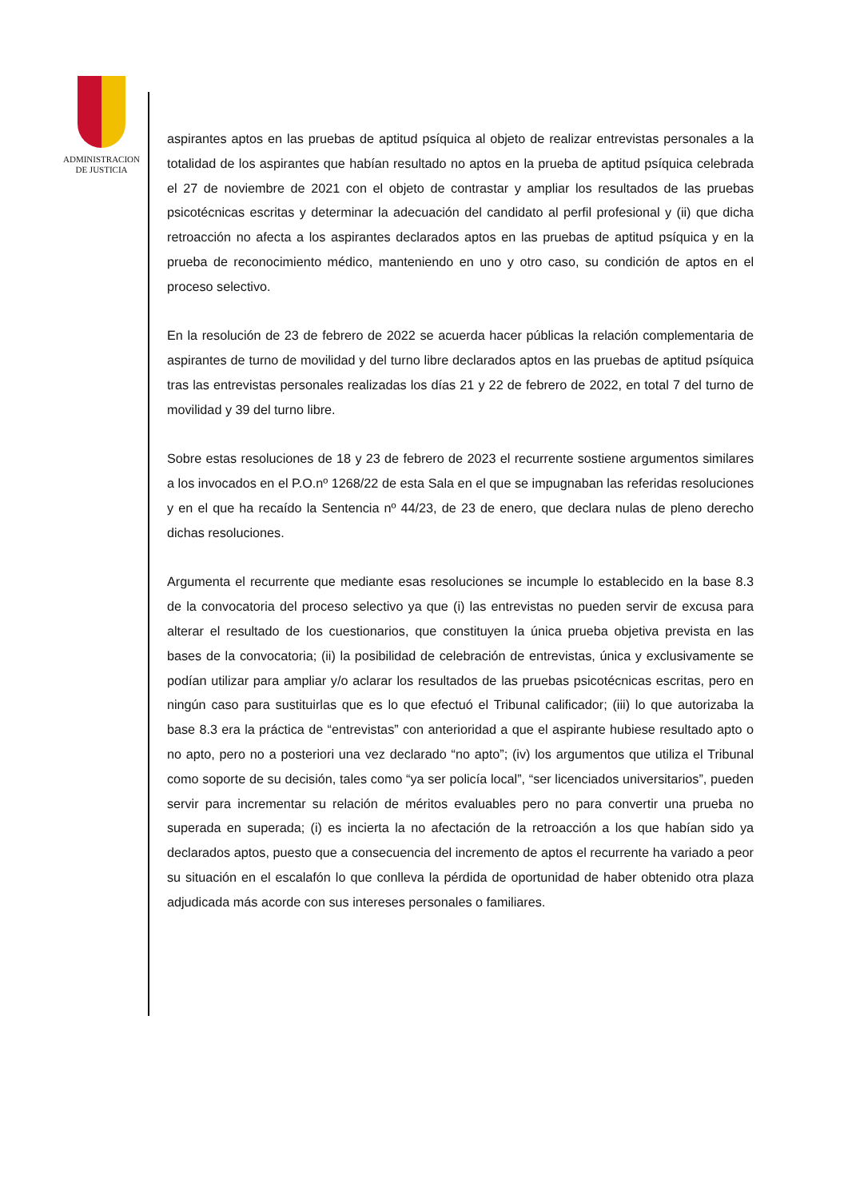ADMINISTRACION
DE JUSTICIA
aspirantes aptos en las pruebas de aptitud psíquica al objeto de realizar entrevistas personales a la totalidad de los aspirantes que habían resultado no aptos en la prueba de aptitud psíquica celebrada el 27 de noviembre de 2021 con el objeto de contrastar y ampliar los resultados de las pruebas psicotécnicas escritas y determinar la adecuación del candidato al perfil profesional y (ii) que dicha retroacción no afecta a los aspirantes declarados aptos en las pruebas de aptitud psíquica y en la prueba de reconocimiento médico, manteniendo en uno y otro caso, su condición de aptos en el proceso selectivo.
En la resolución de 23 de febrero de 2022 se acuerda hacer públicas la relación complementaria de aspirantes de turno de movilidad y del turno libre declarados aptos en las pruebas de aptitud psíquica tras las entrevistas personales realizadas los días 21 y 22 de febrero de 2022, en total 7 del turno de movilidad y 39 del turno libre.
Sobre estas resoluciones de 18 y 23 de febrero de 2023 el recurrente sostiene argumentos similares a los invocados en el P.O.nº 1268/22 de esta Sala en el que se impugnaban las referidas resoluciones y en el que ha recaído la Sentencia nº 44/23, de 23 de enero, que declara nulas de pleno derecho dichas resoluciones.
Argumenta el recurrente que mediante esas resoluciones se incumple lo establecido en la base 8.3 de la convocatoria del proceso selectivo ya que (i) las entrevistas no pueden servir de excusa para alterar el resultado de los cuestionarios, que constituyen la única prueba objetiva prevista en las bases de la convocatoria; (ii) la posibilidad de celebración de entrevistas, única y exclusivamente se podían utilizar para ampliar y/o aclarar los resultados de las pruebas psicotécnicas escritas, pero en ningún caso para sustituirlas que es lo que efectuó el Tribunal calificador; (iii) lo que autorizaba la base 8.3 era la práctica de “entrevistas” con anterioridad a que el aspirante hubiese resultado apto o no apto, pero no a posteriori una vez declarado “no apto”; (iv) los argumentos que utiliza el Tribunal como soporte de su decisión, tales como “ya ser policía local”, “ser licenciados universitarios”, pueden servir para incrementar su relación de méritos evaluables pero no para convertir una prueba no superada en superada; (i) es incierta la no afectación de la retroacción a los que habían sido ya declarados aptos, puesto que a consecuencia del incremento de aptos el recurrente ha variado a peor su situación en el escalafón lo que conlleva la pérdida de oportunidad de haber obtenido otra plaza adjudicada más acorde con sus intereses personales o familiares.